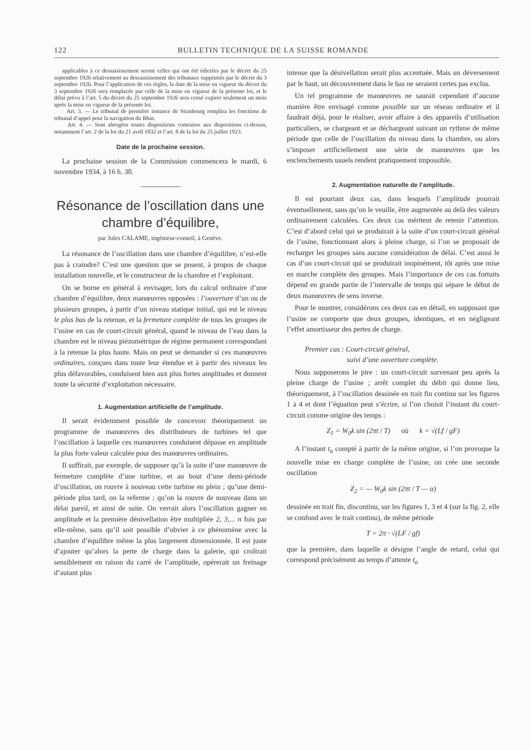122 BULLETIN TECHNIQUE DE LA SUISSE ROMANDE
applicables à ce dessaisissement seront celles qui ont été édictées par le décret du 25 septembre 1926 relativement au dessaisissement des tribunaux supprimés par le décret du 3 septembre 1926. Pour l’application de ces règles, la date de la mise en vigueur du décret du 3 septembre 1926 sera remplacée par celle de la mise en vigueur de la présente loi, et le délai prévu à l’art. 5 du décret du 25 septembre 1926 sera censé expirer seulement un mois après la mise en vigueur de la présente loi.
Art. 3. — Le tribunal de première instance de Strasbourg remplira les fonctions de tribunal d’appel pour la navigation du Rhin.
Art. 4. — Sont abrogées toutes dispositions contraires aux dispositions ci-dessus, notamment l’art. 2 de la loi du 21 avril 1832 et l’art. 8 de la loi du 25 juillet 1923.
Date de la prochaine session.
La prochaine session de la Commission commencera le mardi, 6 novembre 1934, à 16 h. 30.
Résonance de l’oscillation dans une chambre d’équilibre,
par Jules CALAME, ingénieur-conseil, à Genève.
La résonance de l’oscillation dans une chambre d’équilibre, n’est-elle pas à craindre? C’est une question que se posent, à propos de chaque installation nouvelle, et le constructeur de la chambre et l’exploitant.
On se borne en général à envisager, lors du calcul ordinaire d’une chambre d’équilibre, deux manœuvres opposées : l’ouverture d’un ou de plusieurs groupes, à partir d’un niveau statique initial, qui est le niveau le plus bas de la retenue, et la fermeture complète de tous les groupes de l’usine en cas de court-circuit général, quand le niveau de l’eau dans la chambre est le niveau piézométrique de régime permanent correspondant à la retenue la plus haute. Mais on peut se demander si ces manœuvres ordinaires, conçues dans toute leur étendue et à partir des niveaux les plus défavorables, conduisent bien aux plus fortes amplitudes et donnent toute la sécurité d’exploitation nécessaire.
1. Augmentation artificielle de l’amplitude.
Il serait évidemment possible de concevoir théoriquement un programme de manœuvres des distributeurs de turbines tel que l’oscillation à laquelle ces manœuvres conduisent dépasse en amplitude la plus forte valeur calculée pour des manœuvres ordinaires.
Il suffirait, par exemple, de supposer qu’à la suite d’une manœuvre de fermeture complète d’une turbine, et au bout d’une demi-période d’oscillation, on rouvre à nouveau cette turbine en plein ; qu’une demi-période plus tard, on la referme ; qu’on la rouvre de nouveau dans un délai pareil, et ainsi de suite. On verrait alors l’oscillation gagner en amplitude et la première dénivellation être multipliée 2, 3,... n fois par elle-même, sans qu’il soit possible d’obvier à ce phénomène avec la chambre d’équilibre même la plus largement dimensionnée. Il est juste d’ajouter qu’alors la perte de charge dans la galerie, qui croîtrait sensiblement en raison du carré de l’amplitude, opérerait un freinage d’autant plus
intense que la dénivellation serait plus accentuée. Mais un déversement par le haut, un découvrement dans le bas ne seraient certes pas exclus.
Un tel programme de manœuvres ne saurait cependant d’aucune manière être envisagé comme possible sur un réseau ordinaire et il faudrait déjà, pour le réaliser, avoir affaire à des appareils d’utilisation particuliers, se chargeant et se déchargeant suivant un rythme de même période que celle de l’oscillation du niveau dans la chambre, ou alors s’imposer artificiellement une série de manœuvres que les enclenchements usuels rendent pratiquement impossible.
2. Augmentation naturelle de l’amplitude.
Il est pourtant deux cas, dans lesquels l’amplitude pourrait éventuellement, sans qu’on le veuille, être augmentée au delà des valeurs ordinairement calculées. Ces deux cas méritent de retenir l’attention. C’est d’abord celui qui se produirait à la suite d’un court-circuit général de l’usine, fonctionnant alors à pleine charge, si l’on se proposait de recharger les groupes sans aucune considération de délai. C’est aussi le cas d’un court-circuit qui se produirait inopinément, tôt après une mise en marche complète des groupes. Mais l’importance de ces cas fortuits dépend en grande partie de l’intervalle de temps qui sépare le début de deux manœuvres de sens inverse.
Pour le montrer, considérons ces deux cas en détail, en supposant que l’usine ne comporte que deux groupes, identiques, et en négligeant l’effet amortisseur des pertes de charge.
Premier cas : Court-circuit général,
suivi d’une ouverture complète.
Nous supposerons le pire : un court-circuit survenant peu après la pleine charge de l’usine ; arrêt complet du débit qui donne lieu, théoriquement, à l’oscillation dessinée en trait fin continu sur les figures 1 à 4 et dont l’équation peut s’écrire, si l’on choisit l’instant du court-circuit comme origine des temps :
Z<sub>1</sub> = W<sub>0</sub>k sin (2πt / T) où k = √(Lf / gF)
A l’instant t<sub>a</sub> compté à partir de la même origine, si l’on provoque la nouvelle mise en charge complète de l’usine, on crée une seconde oscillation
Z<sub>2</sub> = — W<sub>0</sub>k sin (2πt / T — α)
dessinée en trait fin, discontinu, sur les figures 1, 3 et 4 (sur la fig. 2, elle se confond avec le trait continu), de même période
T = 2π · √(LF / gf)
que la première, dans laquelle α désigne l’angle de retard, celui qui correspond précisément au temps d’attente t<sub>a</sub>